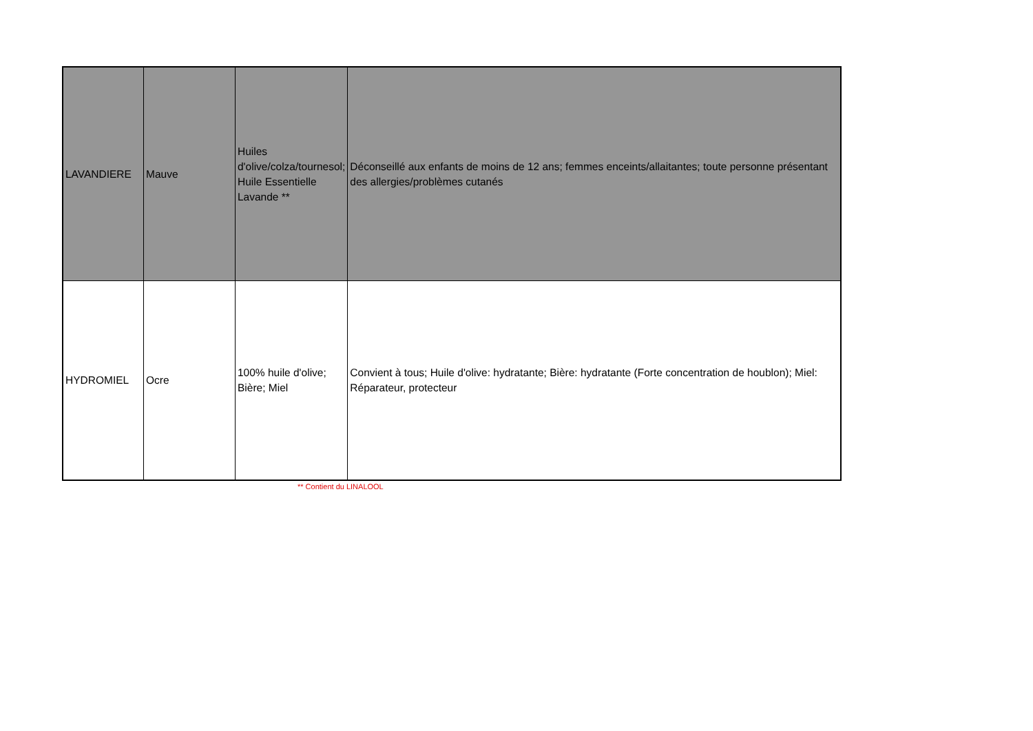| LAVANDIERE | Mauve | Huiles d'olive/colza/tournesol; Huile Essentielle Lavande ** | Déconseillé aux enfants de moins de 12 ans; femmes enceints/allaitantes; toute personne présentant des allergies/problèmes cutanés |
| HYDROMIEL | Ocre | 100% huile d'olive; Bière; Miel | Convient à tous; Huile d'olive: hydratante; Bière: hydratante (Forte concentration de houblon); Miel: Réparateur, protecteur |
** Contient du LINALOOL